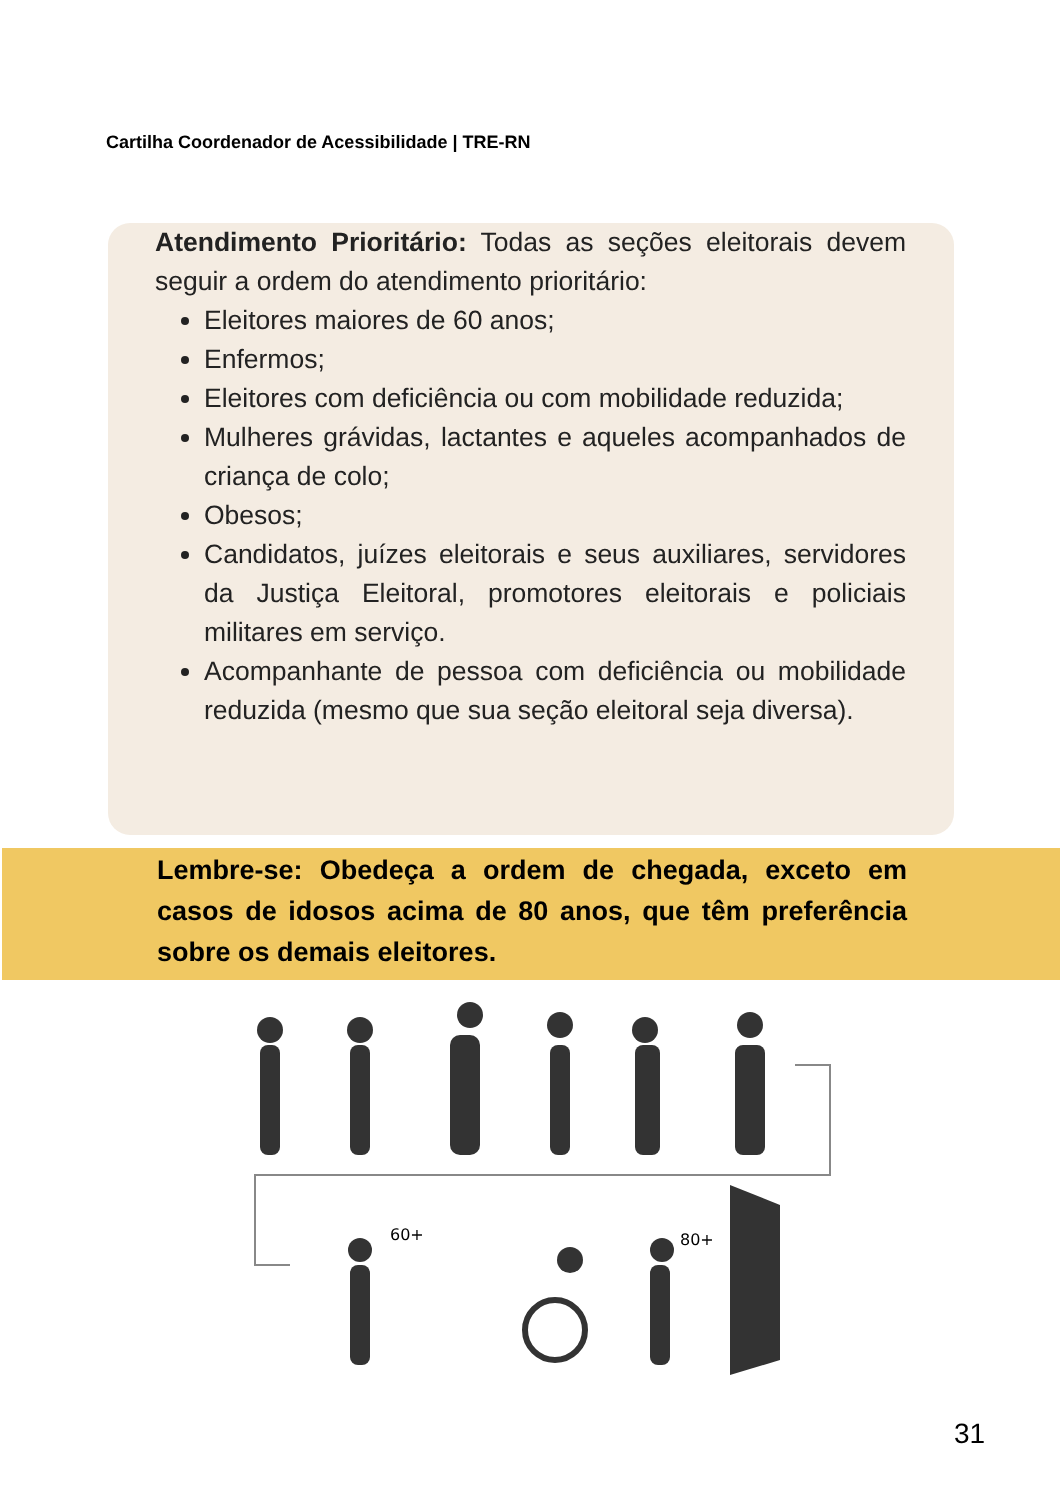Cartilha Coordenador de Acessibilidade | TRE-RN
Atendimento Prioritário: Todas as seções eleitorais devem seguir a ordem do atendimento prioritário:
Eleitores maiores de 60 anos;
Enfermos;
Eleitores com deficiência ou com mobilidade reduzida;
Mulheres grávidas, lactantes e aqueles acompanhados de criança de colo;
Obesos;
Candidatos, juízes eleitorais e seus auxiliares, servidores da Justiça Eleitoral, promotores eleitorais e policiais militares em serviço.
Acompanhante de pessoa com deficiência ou mobilidade reduzida (mesmo que sua seção eleitoral seja diversa).
Lembre-se: Obedeça a ordem de chegada, exceto em casos de idosos acima de 80 anos, que têm preferência sobre os demais eleitores.
60+
80+
31